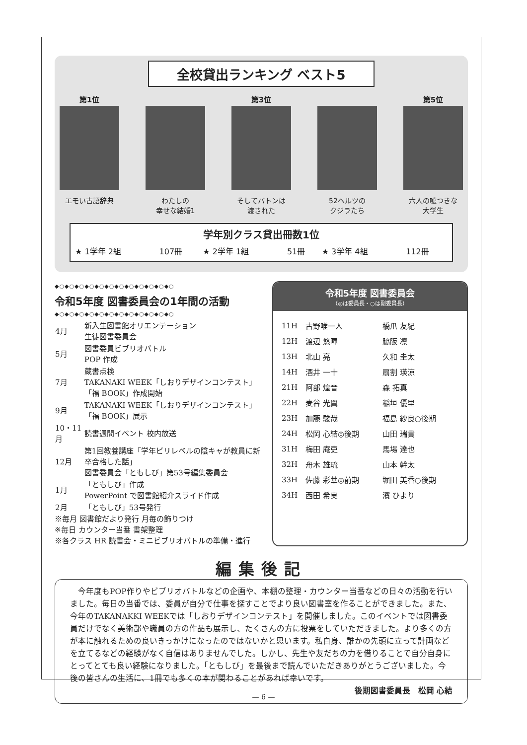全校貸出ランキング ベスト5
第1位
エモい古語辞典
わたしの
幸せな結婚1
第3位
そしてバトンは
渡された
52ヘルツの
クジラたち
第5位
六人の嘘つきな
大学生
学年別クラス貸出冊数1位
| ★ 1学年 2組 | 107冊 | ★ 2学年 1組 | 51冊 | ★ 3学年 4組 | 112冊 |
◆○◆○◆○◆○◆○◆○◆○◆○◆○◆○◆○◆○
令和5年度 図書委員会の1年間の活動
◆○◆○◆○◆○◆○◆○◆○◆○◆○◆○◆○◆○
| 4月 | 新入生図書館オリエンテーション 生徒図書委員会 |
| 5月 | 図書委員ビブリオバトル POP 作成 |
| 7月 | 蔵書点検 TAKANAKI WEEK「しおりデザインコンテスト」「福 BOOK」作成開始 |
| 9月 | TAKANAKI WEEK「しおりデザインコンテスト」「福 BOOK」展示 |
| 10・11月 | 読書週間イベント 校内放送 |
| 12月 | 第1回教養講座「学年ビリレベルの陰キャが教員に新卒合格した話」 図書委員会「ともしび」第53号編集委員会 |
| 1月 | 「ともしび」作成 PowerPoint で図書館紹介スライド作成 |
| 2月 | 「ともしび」53号発行 |
※毎月 図書館だより発行 月毎の飾りつけ
※毎日 カウンター当番 書架整理
※各クラス HR 読書会・ミニビブリオバトルの準備・進行
令和5年度 図書委員会
（◎は委員長・○は副委員長）
| 11H | 古野唯一人 | 橋爪 友紀 |
| 12H | 渡辺 悠暉 | 脇阪 凛 |
| 13H | 北山 亮 | 久和 圭太 |
| 14H | 酒井 一十 | 扇割 瑛涼 |
| 21H | 阿部 煌音 | 森 拓真 |
| 22H | 麦谷 光翼 | 稲垣 優里 |
| 23H | 加藤 駿哉 | 福島 紗良○後期 |
| 24H | 松岡 心結◎後期 | 山田 瑞貴 |
| 31H | 梅田 庵吏 | 馬場 達也 |
| 32H | 舟木 雄琉 | 山本 幹太 |
| 33H | 佐藤 彩華◎前期 | 堀田 美香○後期 |
| 34H | 西田 希実 | 濱 ひより |
編集後記
　今年度もPOP作りやビブリオバトルなどの企画や、本棚の整理・カウンター当番などの日々の活動を行いました。毎日の当番では、委員が自分で仕事を探すことでより良い図書室を作ることができました。また、今年のTAKANAKKI WEEKでは「しおりデザインコンテスト」を開催しました。このイベントでは図書委員だけでなく美術部や職員の方の作品も展示し、たくさんの方に投票をしていただきました。より多くの方が本に触れるための良いきっかけになったのではないかと思います。私自身、誰かの先頭に立って計画などを立てるなどの経験がなく自信はありませんでした。しかし、先生や友だちの力を借りることで自分自身にとってとても良い経験になりました。「ともしび」を最後まで読んでいただきありがとうございました。今後の皆さんの生活に、1冊でも多くの本が関わることがあれば幸いです。
後期図書委員長　松岡 心結
— 6 —